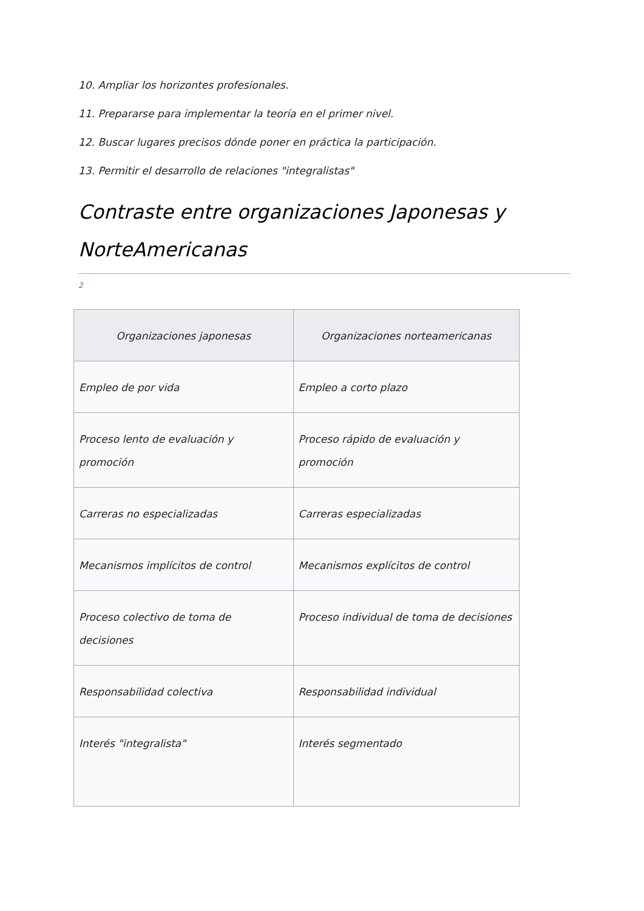10. Ampliar los horizontes profesionales.
11. Prepararse para implementar la teoría en el primer nivel.
12. Buscar lugares precisos dónde poner en práctica la participación.
13. Permitir el desarrollo de relaciones "integralistas"
Contraste entre organizaciones Japonesas y NorteAmericanas
2
| Organizaciones japonesas | Organizaciones norteamericanas |
| --- | --- |
| Empleo de por vida | Empleo a corto plazo |
| Proceso lento de evaluación y promoción | Proceso rápido de evaluación y promoción |
| Carreras no especializadas | Carreras especializadas |
| Mecanismos implícitos de control | Mecanismos explícitos de control |
| Proceso colectivo de toma de decisiones | Proceso individual de toma de decisiones |
| Responsabilidad colectiva | Responsabilidad individual |
| Interés "integralista" | Interés segmentado |